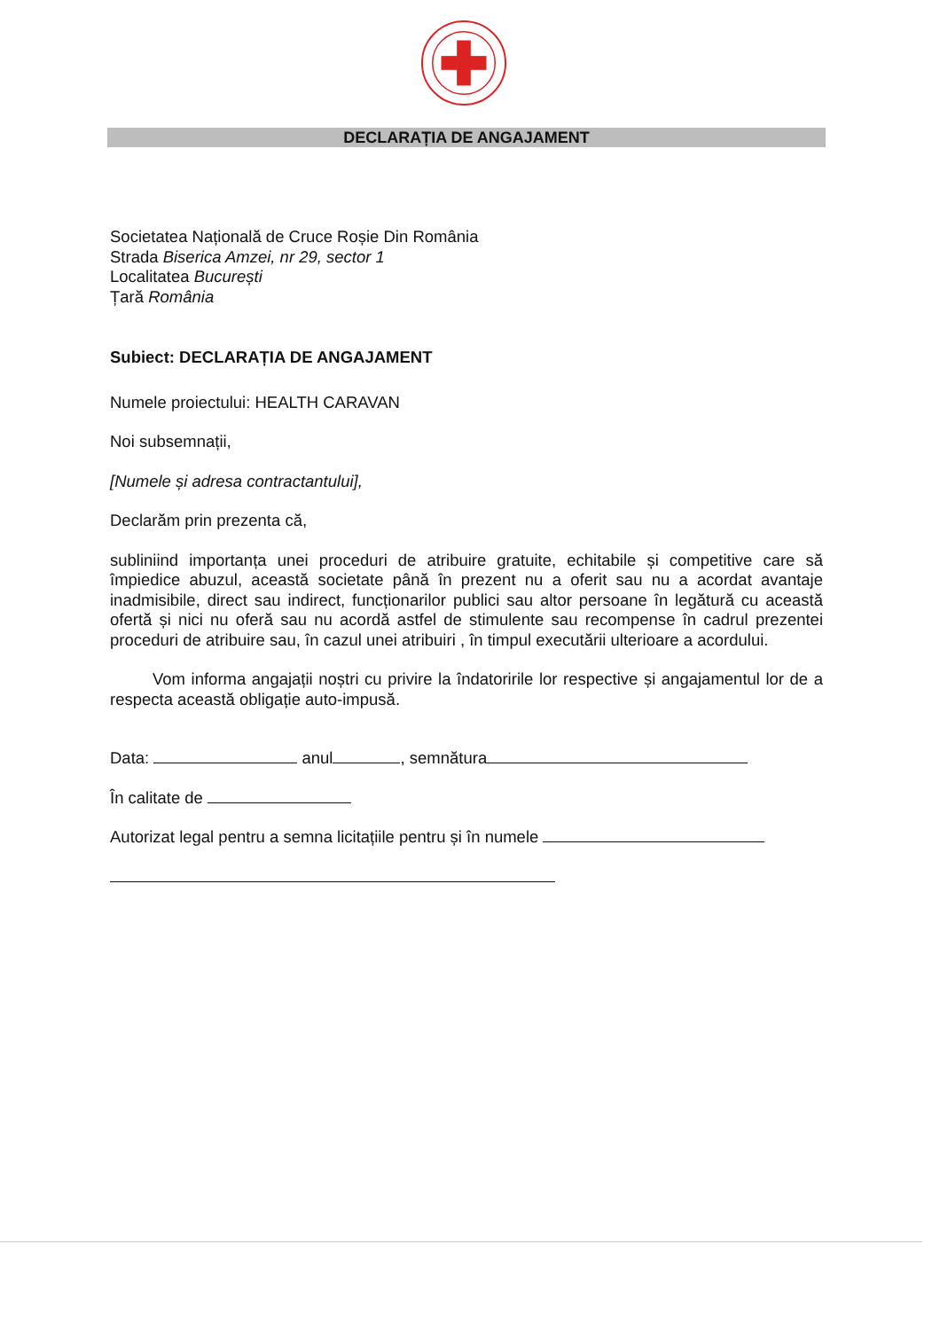DECLARAȚIA DE ANGAJAMENT
Societatea Națională de Cruce Roșie Din România
Strada Biserica Amzei, nr 29, sector 1
Localitatea București
Țară România
Subiect: DECLARAȚIA DE ANGAJAMENT
Numele proiectului: HEALTH CARAVAN
Noi subsemnații,
[Numele și adresa contractantului],
Declarăm prin prezenta că,
subliniind importanța unei proceduri de atribuire gratuite, echitabile și competitive care să împiedice abuzul, această societate până în prezent nu a oferit sau nu a acordat avantaje inadmisibile, direct sau indirect, funcționarilor publici sau altor persoane în legătură cu această ofertă și nici nu oferă sau nu acordă astfel de stimulente sau recompense în cadrul prezentei proceduri de atribuire sau, în cazul unei atribuiri , în timpul executării ulterioare a acordului.
Vom informa angajații noștri cu privire la îndatoririle lor respective și angajamentul lor de a respecta această obligație auto-impusă.
Data: anul , semnătura
În calitate de
Autorizat legal pentru a semna licitațiile pentru și în numele